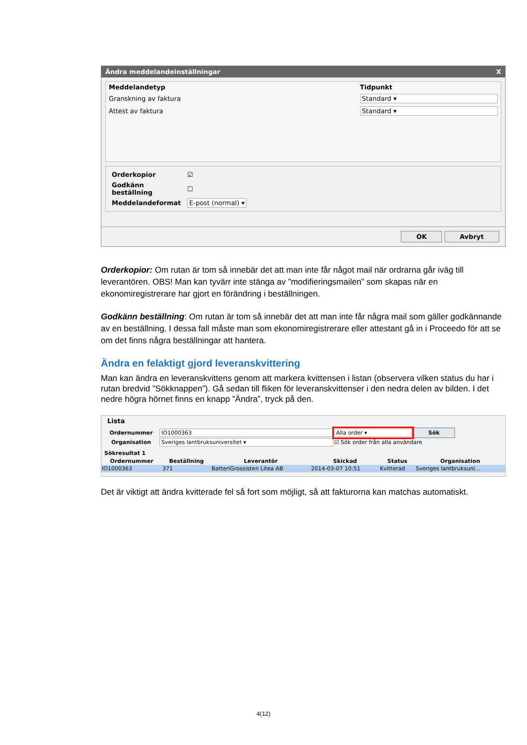Ändra meddelandeinställningar X
| Meddelandetyp | Tidpunkt |
| --- | --- |
| Granskning av faktura | Standard ▾ |
| Attest av faktura | Standard ▾ |
| Orderkopior | ☑ |
| Godkänn beställning | ☐ |
| Meddelandeformat | E-post (normal) ▾ |
OK Avbryt
Orderkopior: Om rutan är tom så innebär det att man inte får något mail när ordrarna går iväg till leverantören. OBS! Man kan tyvärr inte stänga av ”modifieringsmailen” som skapas när en ekonomiregistrerare har gjort en förändring i beställningen.
Godkänn beställning: Om rutan är tom så innebär det att man inte får några mail som gäller godkännande av en beställning. I dessa fall måste man som ekonomiregistrerare eller attestant gå in i Proceedo för att se om det finns några beställningar att hantera.
Ändra en felaktigt gjord leveranskvittering
Man kan ändra en leveranskvittens genom att markera kvittensen i listan (observera vilken status du har i rutan bredvid ”Sökknappen”). Gå sedan till fliken för leveranskvittenser i den nedra delen av bilden. I det nedre högra hörnet finns en knapp ”Ändra”, tryck på den.
Lista
| Ordernummer | IO1000363 | Alla order ▾ | Sök |
| Organisation | Sveriges lantbruksuniversitet ▾ | ☑ Sök order från alla användare | |
Sökresultat 1
| Ordernummer | Beställning | Leverantör | Skickad | Status | Organisation |
| --- | --- | --- | --- | --- | --- |
| IO1000363 | 371 | BatteriGrossisten Litea AB | 2014-03-07 10:51 | Kvitterad | Sveriges lantbruksuni... |
Det är viktigt att ändra kvitterade fel så fort som möjligt, så att fakturorna kan matchas automatiskt.
4(12)